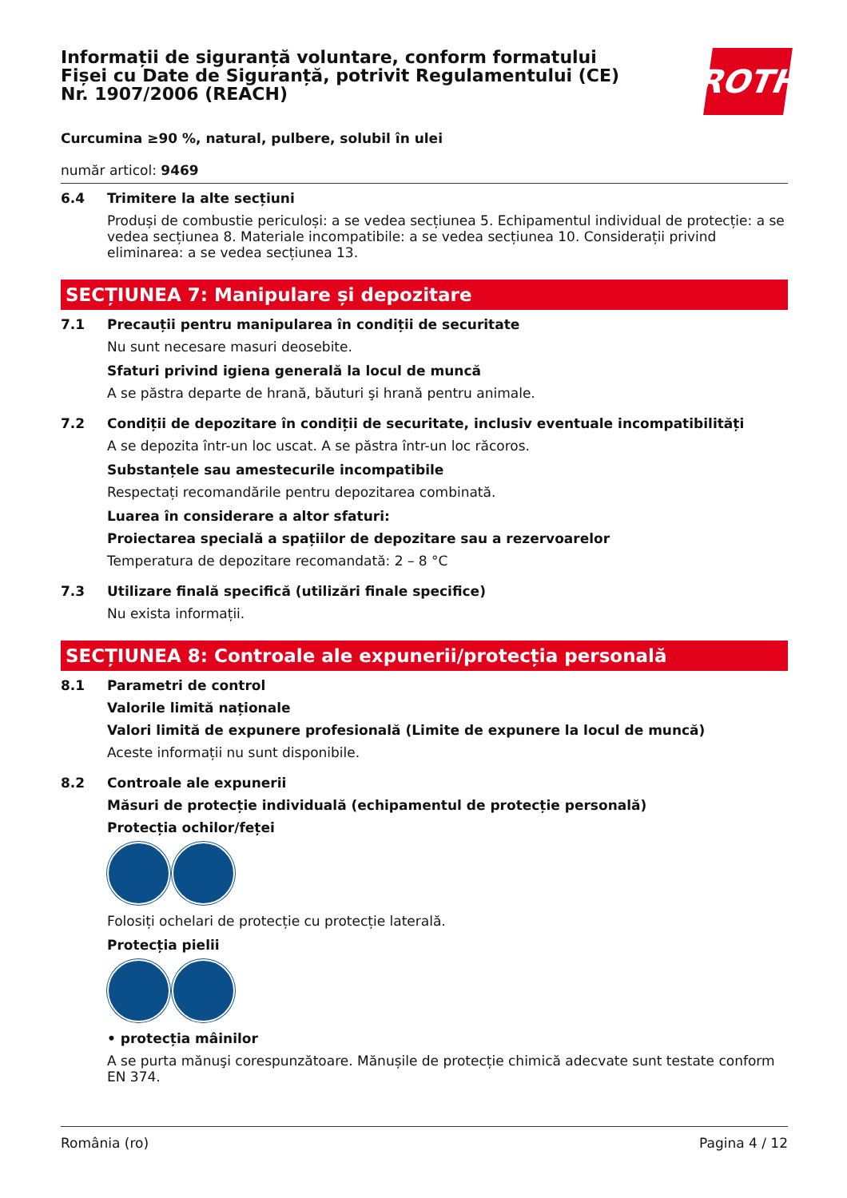ROTH
Informații de siguranță voluntare, conform formatului Fișei cu Date de Siguranță, potrivit Regulamentului (CE) Nr. 1907/2006 (REACH)
Curcumina ≥90 %, natural, pulbere, solubil în ulei
număr articol: 9469
6.4 Trimitere la alte secțiuni
Produși de combustie periculoși: a se vedea secțiunea 5. Echipamentul individual de protecție: a se vedea secțiunea 8. Materiale incompatibile: a se vedea secțiunea 10. Considerații privind eliminarea: a se vedea secțiunea 13.
SECȚIUNEA 7: Manipulare și depozitare
7.1 Precauții pentru manipularea în condiții de securitate
Nu sunt necesare masuri deosebite.
Sfaturi privind igiena generală la locul de muncă
A se păstra departe de hrană, băuturi şi hrană pentru animale.
7.2 Condiții de depozitare în condiții de securitate, inclusiv eventuale incompatibilități
A se depozita într-un loc uscat. A se păstra într-un loc răcoros.
Substanțele sau amestecurile incompatibile
Respectați recomandările pentru depozitarea combinată.
Luarea în considerare a altor sfaturi:
Proiectarea specială a spațiilor de depozitare sau a rezervoarelor
Temperatura de depozitare recomandată: 2 – 8 °C
7.3 Utilizare finală specifică (utilizări finale specifice)
Nu exista informații.
SECȚIUNEA 8: Controale ale expunerii/protecția personală
8.1 Parametri de control
Valorile limită naționale
Valori limită de expunere profesională (Limite de expunere la locul de muncă)
Aceste informații nu sunt disponibile.
8.2 Controale ale expunerii
Măsuri de protecție individuală (echipamentul de protecție personală)
Protecția ochilor/feței
Folosiți ochelari de protecție cu protecție laterală.
Protecția pielii
• protecția mâinilor
A se purta mănuşi corespunzătoare. Mănușile de protecție chimică adecvate sunt testate conform EN 374.
România (ro) Pagina 4 / 12